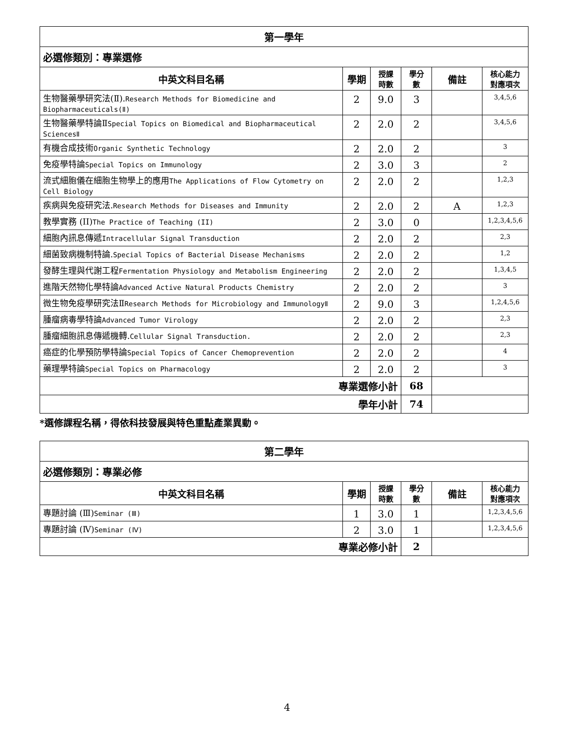| 第一學年 | | | | | |
| 必選修類別：專業選修 | | | | | |
| 中英文科目名稱 | 學期 | 授課 時數 | 學分 數 | 備註 | 核心能力 對應項次 |
| 生物醫藥學研究法(Ⅱ). Research Methods for Biomedicine and Biopharmaceuticals(Ⅱ) | 2 | 9.0 | 3 | | 3,4,5,6 |
| 生物醫藥學特論Ⅱ Special Topics on Biomedical and Biopharmaceutical SciencesⅡ | 2 | 2.0 | 2 | | 3,4,5,6 |
| 有機合成技術 Organic Synthetic Technology | 2 | 2.0 | 2 | | 3 |
| 免疫學特論 Special Topics on Immunology | 2 | 3.0 | 3 | | 2 |
| 流式細胞儀在細胞生物學上的應用 The Applications of Flow Cytometry on Cell Biology | 2 | 2.0 | 2 | | 1,2,3 |
| 疾病與免疫研究法. Research Methods for Diseases and Immunity | 2 | 2.0 | 2 | A | 1,2,3 |
| 教學實務 (II) The Practice of Teaching (II) | 2 | 3.0 | 0 | | 1,2,3,4,5,6 |
| 細胞內訊息傳遞 Intracellular Signal Transduction | 2 | 2.0 | 2 | | 2,3 |
| 細菌致病機制特論. Special Topics of Bacterial Disease Mechanisms | 2 | 2.0 | 2 | | 1,2 |
| 發酵生理與代謝工程 Fermentation Physiology and Metabolism Engineering | 2 | 2.0 | 2 | | 1,3,4,5 |
| 進階天然物化學特論 Advanced Active Natural Products Chemistry | 2 | 2.0 | 2 | | 3 |
| 微生物免疫學研究法Ⅱ Research Methods for Microbiology and ImmunologyⅡ | 2 | 9.0 | 3 | | 1,2,4,5,6 |
| 腫瘤病毒學特論 Advanced Tumor Virology | 2 | 2.0 | 2 | | 2,3 |
| 腫瘤細胞訊息傳遞機轉. Cellular Signal Transduction. | 2 | 2.0 | 2 | | 2,3 |
| 癌症的化學預防學特論 Special Topics of Cancer Chemoprevention | 2 | 2.0 | 2 | | 4 |
| 藥理學特論 Special Topics on Pharmacology | 2 | 2.0 | 2 | | 3 |
| 專業選修小計 | | | 68 | | |
| 學年小計 | | | 74 | | |
*選修課程名稱，得依科技發展與特色重點產業異動。
| 第二學年 | | | | | |
| 必選修類別：專業必修 | | | | | |
| 中英文科目名稱 | 學期 | 授課 時數 | 學分 數 | 備註 | 核心能力 對應項次 |
| 專題討論 (Ⅲ) Seminar (Ⅲ) | 1 | 3.0 | 1 | | 1,2,3,4,5,6 |
| 專題討論 (Ⅳ) Seminar (Ⅳ) | 2 | 3.0 | 1 | | 1,2,3,4,5,6 |
| 專業必修小計 | | | 2 | | |
4